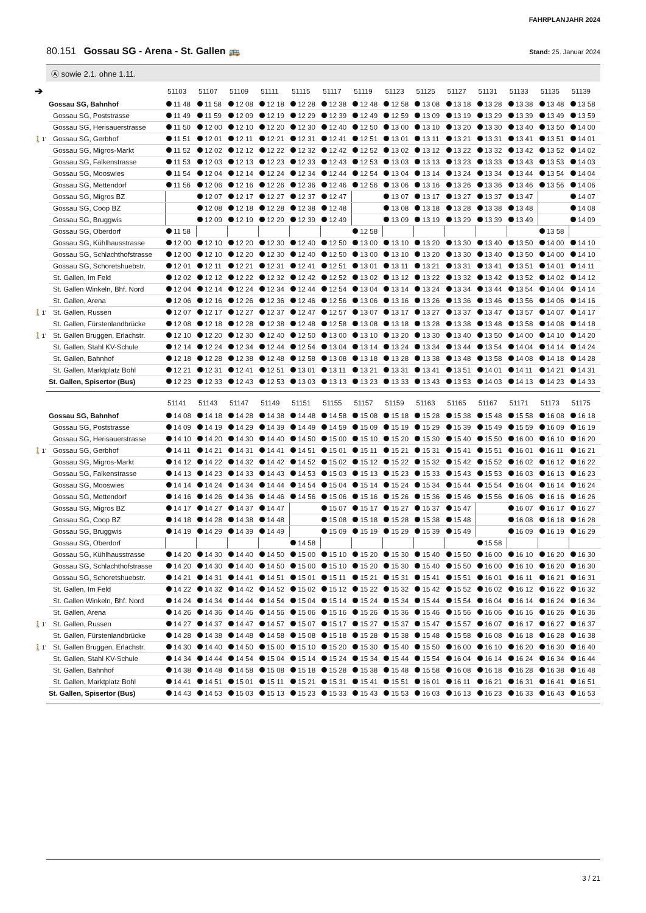FAHRPLANJAHR 2024
80.151 Gossau SG - Arena - St. Gallen 🚌
Stand: 25. Januar 2024
Ⓐ sowie 2.1. ohne 1.11.
➔
| | | 51103 | 51107 | 51109 | 51111 | 51115 | 51117 | 51119 | 51123 | 51125 | 51127 | 51131 | 51133 | 51135 | 51139 |
| --- | --- | --- | --- | --- | --- | --- | --- | --- | --- | --- | --- | --- | --- | --- | --- |
| | Gossau SG, Bahnhof | 11 48 | 11 58 | 12 08 | 12 18 | 12 28 | 12 38 | 12 48 | 12 58 | 13 08 | 13 18 | 13 28 | 13 38 | 13 48 | 13 58 |
| | Gossau SG, Poststrasse | 11 49 | 11 59 | 12 09 | 12 19 | 12 29 | 12 39 | 12 49 | 12 59 | 13 09 | 13 19 | 13 29 | 13 39 | 13 49 | 13 59 |
| | Gossau SG, Herisauerstrasse | 11 50 | 12 00 | 12 10 | 12 20 | 12 30 | 12 40 | 12 50 | 13 00 | 13 10 | 13 20 | 13 30 | 13 40 | 13 50 | 14 00 |
| 🚶1' | Gossau SG, Gerbhof | 11 51 | 12 01 | 12 11 | 12 21 | 12 31 | 12 41 | 12 51 | 13 01 | 13 11 | 13 21 | 13 31 | 13 41 | 13 51 | 14 01 |
| | Gossau SG, Migros-Markt | 11 52 | 12 02 | 12 12 | 12 22 | 12 32 | 12 42 | 12 52 | 13 02 | 13 12 | 13 22 | 13 32 | 13 42 | 13 52 | 14 02 |
| | Gossau SG, Falkenstrasse | 11 53 | 12 03 | 12 13 | 12 23 | 12 33 | 12 43 | 12 53 | 13 03 | 13 13 | 13 23 | 13 33 | 13 43 | 13 53 | 14 03 |
| | Gossau SG, Mooswies | 11 54 | 12 04 | 12 14 | 12 24 | 12 34 | 12 44 | 12 54 | 13 04 | 13 14 | 13 24 | 13 34 | 13 44 | 13 54 | 14 04 |
| | Gossau SG, Mettendorf | 11 56 | 12 06 | 12 16 | 12 26 | 12 36 | 12 46 | 12 56 | 13 06 | 13 16 | 13 26 | 13 36 | 13 46 | 13 56 | 14 06 |
| | Gossau SG, Migros BZ | | 12 07 | 12 17 | 12 27 | 12 37 | 12 47 | | 13 07 | 13 17 | 13 27 | 13 37 | 13 47 | | 14 07 |
| | Gossau SG, Coop BZ | | 12 08 | 12 18 | 12 28 | 12 38 | 12 48 | | 13 08 | 13 18 | 13 28 | 13 38 | 13 48 | | 14 08 |
| | Gossau SG, Bruggwis | | 12 09 | 12 19 | 12 29 | 12 39 | 12 49 | | 13 09 | 13 19 | 13 29 | 13 39 | 13 49 | | 14 09 |
| | Gossau SG, Oberdorf | 11 58 | | | | | | 12 58 | | | | | | 13 58 | |
| | Gossau SG, Kühlhausstrasse | 12 00 | 12 10 | 12 20 | 12 30 | 12 40 | 12 50 | 13 00 | 13 10 | 13 20 | 13 30 | 13 40 | 13 50 | 14 00 | 14 10 |
| | Gossau SG, Schlachthofstrasse | 12 00 | 12 10 | 12 20 | 12 30 | 12 40 | 12 50 | 13 00 | 13 10 | 13 20 | 13 30 | 13 40 | 13 50 | 14 00 | 14 10 |
| | Gossau SG, Schoretshuebstr. | 12 01 | 12 11 | 12 21 | 12 31 | 12 41 | 12 51 | 13 01 | 13 11 | 13 21 | 13 31 | 13 41 | 13 51 | 14 01 | 14 11 |
| | St. Gallen, Im Feld | 12 02 | 12 12 | 12 22 | 12 32 | 12 42 | 12 52 | 13 02 | 13 12 | 13 22 | 13 32 | 13 42 | 13 52 | 14 02 | 14 12 |
| | St. Gallen Winkeln, Bhf. Nord | 12 04 | 12 14 | 12 24 | 12 34 | 12 44 | 12 54 | 13 04 | 13 14 | 13 24 | 13 34 | 13 44 | 13 54 | 14 04 | 14 14 |
| | St. Gallen, Arena | 12 06 | 12 16 | 12 26 | 12 36 | 12 46 | 12 56 | 13 06 | 13 16 | 13 26 | 13 36 | 13 46 | 13 56 | 14 06 | 14 16 |
| 🚶1' | St. Gallen, Russen | 12 07 | 12 17 | 12 27 | 12 37 | 12 47 | 12 57 | 13 07 | 13 17 | 13 27 | 13 37 | 13 47 | 13 57 | 14 07 | 14 17 |
| | St. Gallen, Fürstenlandbrücke | 12 08 | 12 18 | 12 28 | 12 38 | 12 48 | 12 58 | 13 08 | 13 18 | 13 28 | 13 38 | 13 48 | 13 58 | 14 08 | 14 18 |
| 🚶1' | St. Gallen Bruggen, Erlachstr. | 12 10 | 12 20 | 12 30 | 12 40 | 12 50 | 13 00 | 13 10 | 13 20 | 13 30 | 13 40 | 13 50 | 14 00 | 14 10 | 14 20 |
| | St. Gallen, Stahl KV-Schule | 12 14 | 12 24 | 12 34 | 12 44 | 12 54 | 13 04 | 13 14 | 13 24 | 13 34 | 13 44 | 13 54 | 14 04 | 14 14 | 14 24 |
| | St. Gallen, Bahnhof | 12 18 | 12 28 | 12 38 | 12 48 | 12 58 | 13 08 | 13 18 | 13 28 | 13 38 | 13 48 | 13 58 | 14 08 | 14 18 | 14 28 |
| | St. Gallen, Marktplatz Bohl | 12 21 | 12 31 | 12 41 | 12 51 | 13 01 | 13 11 | 13 21 | 13 31 | 13 41 | 13 51 | 14 01 | 14 11 | 14 21 | 14 31 |
| | St. Gallen, Spisertor (Bus) | 12 23 | 12 33 | 12 43 | 12 53 | 13 03 | 13 13 | 13 23 | 13 33 | 13 43 | 13 53 | 14 03 | 14 13 | 14 23 | 14 33 |
| | | 51141 | 51143 | 51147 | 51149 | 51151 | 51155 | 51157 | 51159 | 51163 | 51165 | 51167 | 51171 | 51173 | 51175 |
| --- | --- | --- | --- | --- | --- | --- | --- | --- | --- | --- | --- | --- | --- | --- | --- |
| | Gossau SG, Bahnhof | 14 08 | 14 18 | 14 28 | 14 38 | 14 48 | 14 58 | 15 08 | 15 18 | 15 28 | 15 38 | 15 48 | 15 58 | 16 08 | 16 18 |
| | Gossau SG, Poststrasse | 14 09 | 14 19 | 14 29 | 14 39 | 14 49 | 14 59 | 15 09 | 15 19 | 15 29 | 15 39 | 15 49 | 15 59 | 16 09 | 16 19 |
| | Gossau SG, Herisauerstrasse | 14 10 | 14 20 | 14 30 | 14 40 | 14 50 | 15 00 | 15 10 | 15 20 | 15 30 | 15 40 | 15 50 | 16 00 | 16 10 | 16 20 |
| 🚶1' | Gossau SG, Gerbhof | 14 11 | 14 21 | 14 31 | 14 41 | 14 51 | 15 01 | 15 11 | 15 21 | 15 31 | 15 41 | 15 51 | 16 01 | 16 11 | 16 21 |
| | Gossau SG, Migros-Markt | 14 12 | 14 22 | 14 32 | 14 42 | 14 52 | 15 02 | 15 12 | 15 22 | 15 32 | 15 42 | 15 52 | 16 02 | 16 12 | 16 22 |
| | Gossau SG, Falkenstrasse | 14 13 | 14 23 | 14 33 | 14 43 | 14 53 | 15 03 | 15 13 | 15 23 | 15 33 | 15 43 | 15 53 | 16 03 | 16 13 | 16 23 |
| | Gossau SG, Mooswies | 14 14 | 14 24 | 14 34 | 14 44 | 14 54 | 15 04 | 15 14 | 15 24 | 15 34 | 15 44 | 15 54 | 16 04 | 16 14 | 16 24 |
| | Gossau SG, Mettendorf | 14 16 | 14 26 | 14 36 | 14 46 | 14 56 | 15 06 | 15 16 | 15 26 | 15 36 | 15 46 | 15 56 | 16 06 | 16 16 | 16 26 |
| | Gossau SG, Migros BZ | 14 17 | 14 27 | 14 37 | 14 47 | | 15 07 | 15 17 | 15 27 | 15 37 | 15 47 | | 16 07 | 16 17 | 16 27 |
| | Gossau SG, Coop BZ | 14 18 | 14 28 | 14 38 | 14 48 | | 15 08 | 15 18 | 15 28 | 15 38 | 15 48 | | 16 08 | 16 18 | 16 28 |
| | Gossau SG, Bruggwis | 14 19 | 14 29 | 14 39 | 14 49 | | 15 09 | 15 19 | 15 29 | 15 39 | 15 49 | | 16 09 | 16 19 | 16 29 |
| | Gossau SG, Oberdorf | | | | | 14 58 | | | | | | 15 58 | | | |
| | Gossau SG, Kühlhausstrasse | 14 20 | 14 30 | 14 40 | 14 50 | 15 00 | 15 10 | 15 20 | 15 30 | 15 40 | 15 50 | 16 00 | 16 10 | 16 20 | 16 30 |
| | Gossau SG, Schlachthofstrasse | 14 20 | 14 30 | 14 40 | 14 50 | 15 00 | 15 10 | 15 20 | 15 30 | 15 40 | 15 50 | 16 00 | 16 10 | 16 20 | 16 30 |
| | Gossau SG, Schoretshuebstr. | 14 21 | 14 31 | 14 41 | 14 51 | 15 01 | 15 11 | 15 21 | 15 31 | 15 41 | 15 51 | 16 01 | 16 11 | 16 21 | 16 31 |
| | St. Gallen, Im Feld | 14 22 | 14 32 | 14 42 | 14 52 | 15 02 | 15 12 | 15 22 | 15 32 | 15 42 | 15 52 | 16 02 | 16 12 | 16 22 | 16 32 |
| | St. Gallen Winkeln, Bhf. Nord | 14 24 | 14 34 | 14 44 | 14 54 | 15 04 | 15 14 | 15 24 | 15 34 | 15 44 | 15 54 | 16 04 | 16 14 | 16 24 | 16 34 |
| | St. Gallen, Arena | 14 26 | 14 36 | 14 46 | 14 56 | 15 06 | 15 16 | 15 26 | 15 36 | 15 46 | 15 56 | 16 06 | 16 16 | 16 26 | 16 36 |
| 🚶1' | St. Gallen, Russen | 14 27 | 14 37 | 14 47 | 14 57 | 15 07 | 15 17 | 15 27 | 15 37 | 15 47 | 15 57 | 16 07 | 16 17 | 16 27 | 16 37 |
| | St. Gallen, Fürstenlandbrücke | 14 28 | 14 38 | 14 48 | 14 58 | 15 08 | 15 18 | 15 28 | 15 38 | 15 48 | 15 58 | 16 08 | 16 18 | 16 28 | 16 38 |
| 🚶1' | St. Gallen Bruggen, Erlachstr. | 14 30 | 14 40 | 14 50 | 15 00 | 15 10 | 15 20 | 15 30 | 15 40 | 15 50 | 16 00 | 16 10 | 16 20 | 16 30 | 16 40 |
| | St. Gallen, Stahl KV-Schule | 14 34 | 14 44 | 14 54 | 15 04 | 15 14 | 15 24 | 15 34 | 15 44 | 15 54 | 16 04 | 16 14 | 16 24 | 16 34 | 16 44 |
| | St. Gallen, Bahnhof | 14 38 | 14 48 | 14 58 | 15 08 | 15 18 | 15 28 | 15 38 | 15 48 | 15 58 | 16 08 | 16 18 | 16 28 | 16 38 | 16 48 |
| | St. Gallen, Marktplatz Bohl | 14 41 | 14 51 | 15 01 | 15 11 | 15 21 | 15 31 | 15 41 | 15 51 | 16 01 | 16 11 | 16 21 | 16 31 | 16 41 | 16 51 |
| | St. Gallen, Spisertor (Bus) | 14 43 | 14 53 | 15 03 | 15 13 | 15 23 | 15 33 | 15 43 | 15 53 | 16 03 | 16 13 | 16 23 | 16 33 | 16 43 | 16 53 |
3 / 21